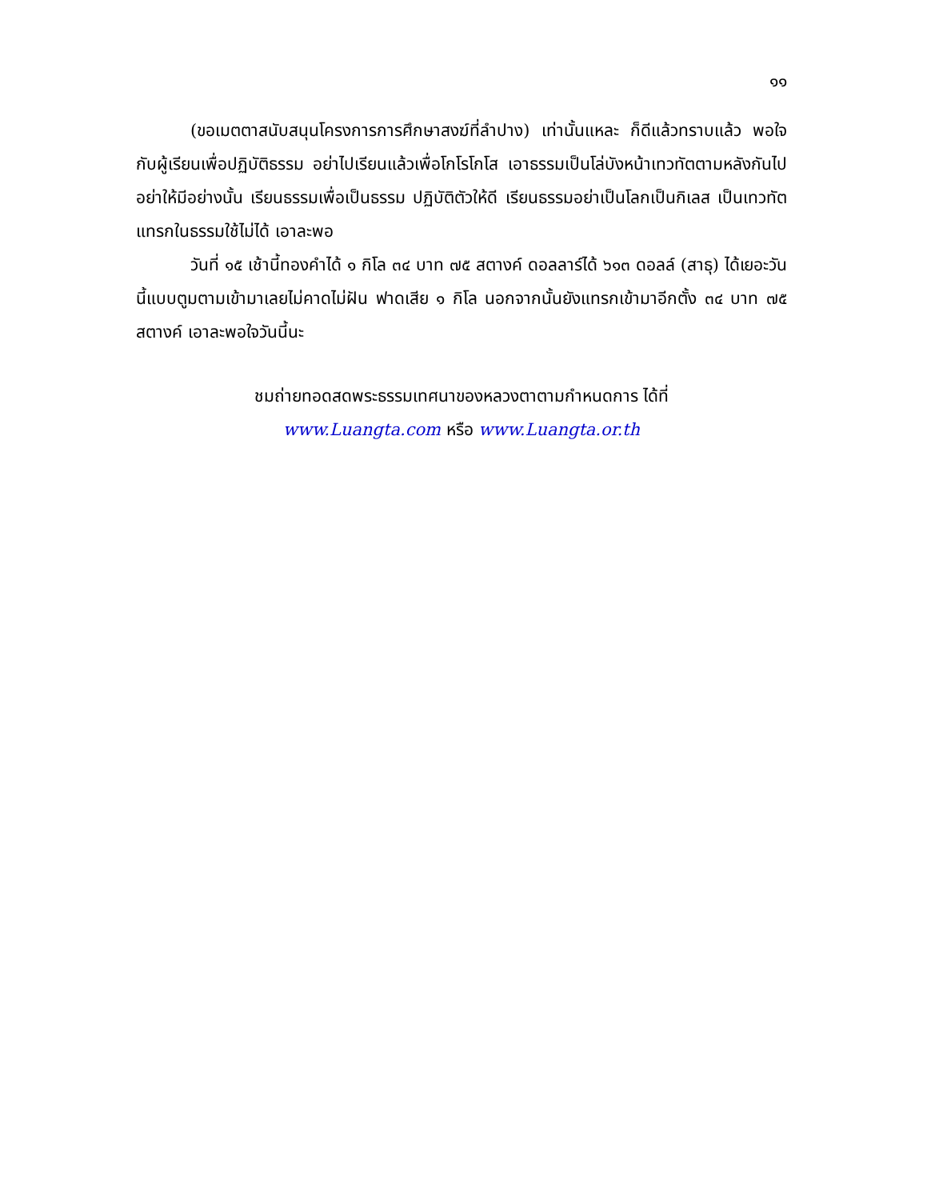๑๑
(ขอเมตตาสนับสนุนโครงการการศึกษาสงฆ์ที่ลำปาง) เท่านั้นแหละ ก็ดีแล้วทราบแล้ว พอใจกับผู้เรียนเพื่อปฏิบัติธรรม อย่าไปเรียนแล้วเพื่อโกโรโกโส เอาธรรมเป็นโล่บังหน้าเทวทัตตามหลังกันไป อย่าให้มีอย่างนั้น เรียนธรรมเพื่อเป็นธรรม ปฏิบัติตัวให้ดี เรียนธรรมอย่าเป็นโลกเป็นกิเลส เป็นเทวทัตแทรกในธรรมใช้ไม่ได้ เอาละพอ
วันที่ ๑๕ เช้านี้ทองคำได้ ๑ กิโล ๓๔ บาท ๗๕ สตางค์ ดอลลาร์ได้ ๖๑๓ ดอลล์ (สาธุ) ได้เยอะวันนี้แบบตูมตามเข้ามาเลยไม่คาดไม่ฝัน ฟาดเสีย ๑ กิโล นอกจากนั้นยังแทรกเข้ามาอีกตั้ง ๓๔ บาท ๗๕ สตางค์ เอาละพอใจวันนี้นะ
ชมถ่ายทอดสดพระธรรมเทศนาของหลวงตาตามกำหนดการ ได้ที่
www.Luangta.com หรือ www.Luangta.or.th